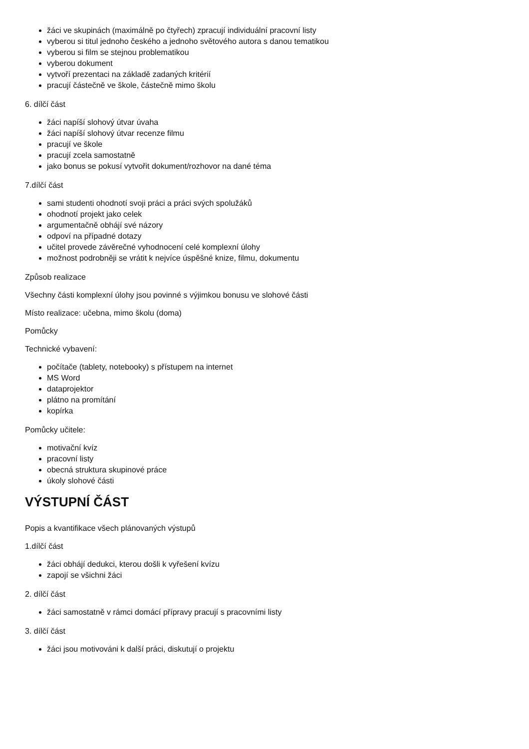žáci ve skupinách (maximálně po čtyřech) zpracují individuální pracovní listy
vyberou si titul jednoho českého a jednoho světového autora s danou tematikou
vyberou si film se stejnou problematikou
vyberou dokument
vytvoří prezentaci na základě zadaných kritérií
pracují částečně ve škole, částečně mimo školu
6. dílčí část
žáci napíší slohový útvar úvaha
žáci napíší slohový útvar recenze filmu
pracují ve škole
pracují zcela samostatně
jako bonus se pokusí vytvořit dokument/rozhovor na dané téma
7.dílčí část
sami studenti ohodnotí svoji práci a práci svých spolužáků
ohodnotí projekt jako celek
argumentačně obhájí své názory
odpoví na případné dotazy
učitel provede závěrečné vyhodnocení celé komplexní úlohy
možnost podrobněji se vrátit k nejvíce úspěšné knize, filmu, dokumentu
Způsob realizace
Všechny části komplexní úlohy jsou povinné s výjimkou bonusu ve slohové části
Místo realizace: učebna, mimo školu (doma)
Pomůcky
Technické vybavení:
počítače (tablety, notebooky) s přístupem na internet
MS Word
dataprojektor
plátno na promítání
kopírka
Pomůcky učitele:
motivační kvíz
pracovní listy
obecná struktura skupinové práce
úkoly slohové části
VÝSTUPNÍ ČÁST
Popis a kvantifikace všech plánovaných výstupů
1.dílčí část
žáci obhájí dedukci, kterou došli k vyřešení kvízu
zapojí se všichni žáci
2. dílčí část
žáci samostatně v rámci domácí přípravy pracují s pracovními listy
3. dílčí část
žáci jsou motivováni k další práci, diskutují o projektu